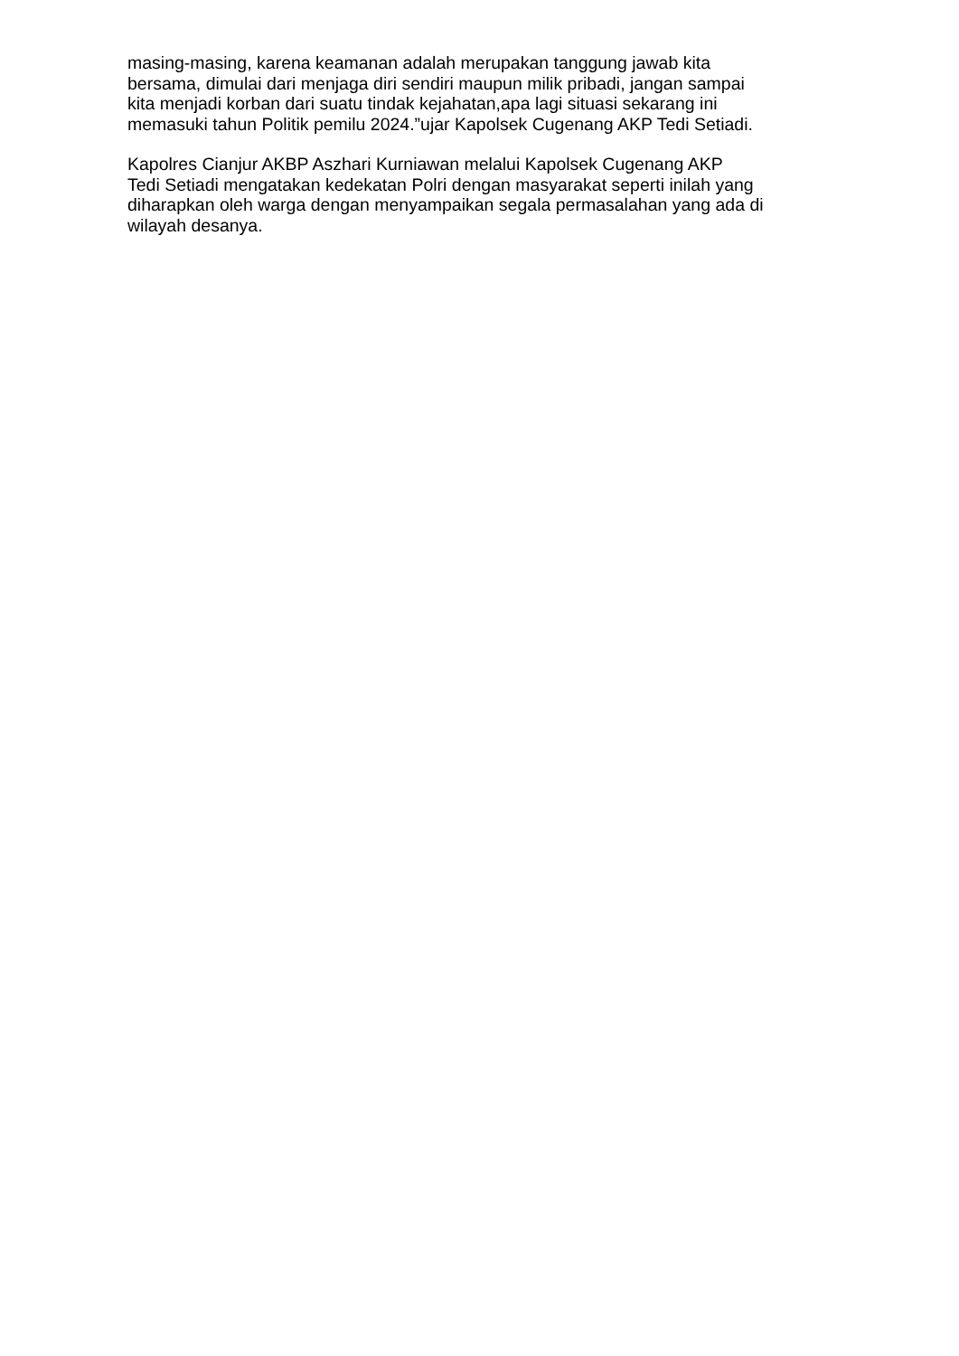masing-masing, karena keamanan adalah merupakan tanggung jawab kita
bersama, dimulai dari menjaga diri sendiri maupun milik pribadi, jangan sampai
kita menjadi korban dari suatu tindak kejahatan,apa lagi situasi sekarang ini
memasuki tahun Politik pemilu 2024.”ujar Kapolsek Cugenang AKP Tedi Setiadi.
Kapolres Cianjur AKBP Aszhari Kurniawan melalui Kapolsek Cugenang AKP
Tedi Setiadi mengatakan kedekatan Polri dengan masyarakat seperti inilah yang
diharapkan oleh warga dengan menyampaikan segala permasalahan yang ada di
wilayah desanya.